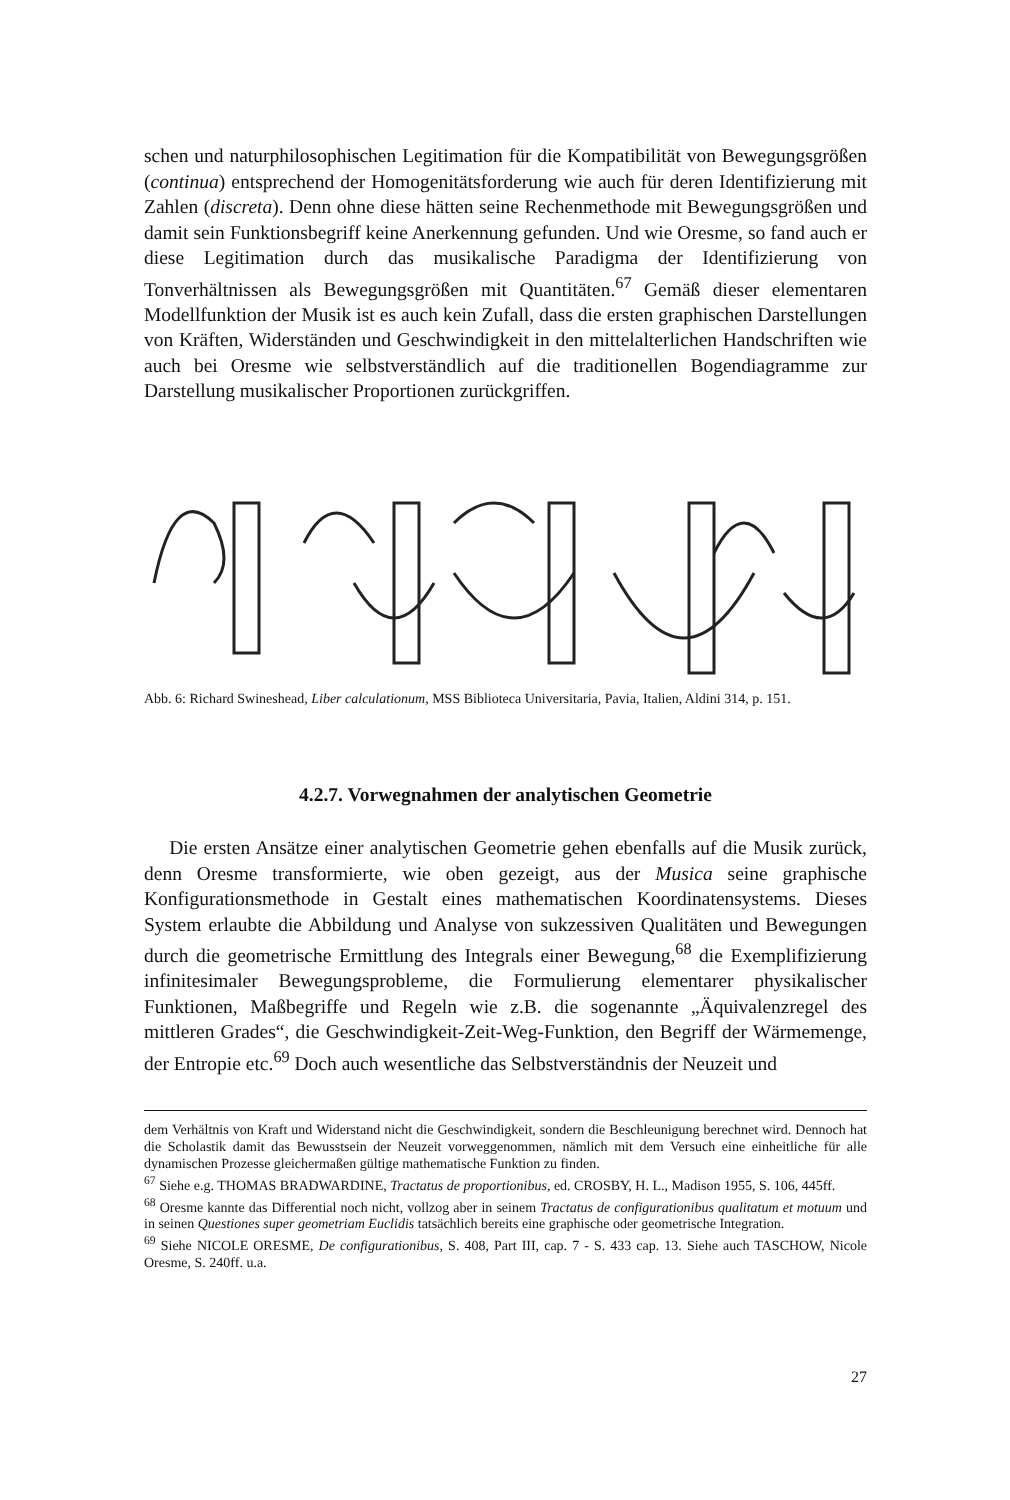schen und naturphilosophischen Legitimation für die Kompatibilität von Bewegungsgrößen (continua) entsprechend der Homogenitätsforderung wie auch für deren Identifizierung mit Zahlen (discreta). Denn ohne diese hätten seine Rechenmethode mit Bewegungsgrößen und damit sein Funktionsbegriff keine Anerkennung gefunden. Und wie Oresme, so fand auch er diese Legitimation durch das musikalische Paradigma der Identifizierung von Tonverhältnissen als Bewegungsgrößen mit Quantitäten.<sup>67</sup> Gemäß dieser elementaren Modellfunktion der Musik ist es auch kein Zufall, dass die ersten graphischen Darstellungen von Kräften, Widerständen und Geschwindigkeit in den mittelalterlichen Handschriften wie auch bei Oresme wie selbstverständlich auf die traditionellen Bogendiagramme zur Darstellung musikalischer Proportionen zurückgriffen.
Abb. 6: Richard Swineshead, Liber calculationum, MSS Biblioteca Universitaria, Pavia, Italien, Aldini 314, p. 151.
4.2.7. Vorwegnahmen der analytischen Geometrie
Die ersten Ansätze einer analytischen Geometrie gehen ebenfalls auf die Musik zurück, denn Oresme transformierte, wie oben gezeigt, aus der Musica seine graphische Konfigurationsmethode in Gestalt eines mathematischen Koordinatensystems. Dieses System erlaubte die Abbildung und Analyse von sukzessiven Qualitäten und Bewegungen durch die geometrische Ermittlung des Integrals einer Bewegung,<sup>68</sup> die Exemplifizierung infinitesimaler Bewegungsprobleme, die Formulierung elementarer physikalischer Funktionen, Maßbegriffe und Regeln wie z.B. die sogenannte „Äquivalenzregel des mittleren Grades“, die Geschwindigkeit-Zeit-Weg-Funktion, den Begriff der Wärmemenge, der Entropie etc.<sup>69</sup> Doch auch wesentliche das Selbstverständnis der Neuzeit und
dem Verhältnis von Kraft und Widerstand nicht die Geschwindigkeit, sondern die Beschleunigung berechnet wird. Dennoch hat die Scholastik damit das Bewusstsein der Neuzeit vorweggenommen, nämlich mit dem Versuch eine einheitliche für alle dynamischen Prozesse gleichermaßen gültige mathematische Funktion zu finden.
<sup>67</sup> Siehe e.g. THOMAS BRADWARDINE, Tractatus de proportionibus, ed. CROSBY, H. L., Madison 1955, S. 106, 445ff.
<sup>68</sup> Oresme kannte das Differential noch nicht, vollzog aber in seinem Tractatus de configurationibus qualitatum et motuum und in seinen Questiones super geometriam Euclidis tatsächlich bereits eine graphische oder geometrische Integration.
<sup>69</sup> Siehe NICOLE ORESME, De configurationibus, S. 408, Part III, cap. 7 - S. 433 cap. 13. Siehe auch TASCHOW, Nicole Oresme, S. 240ff. u.a.
27